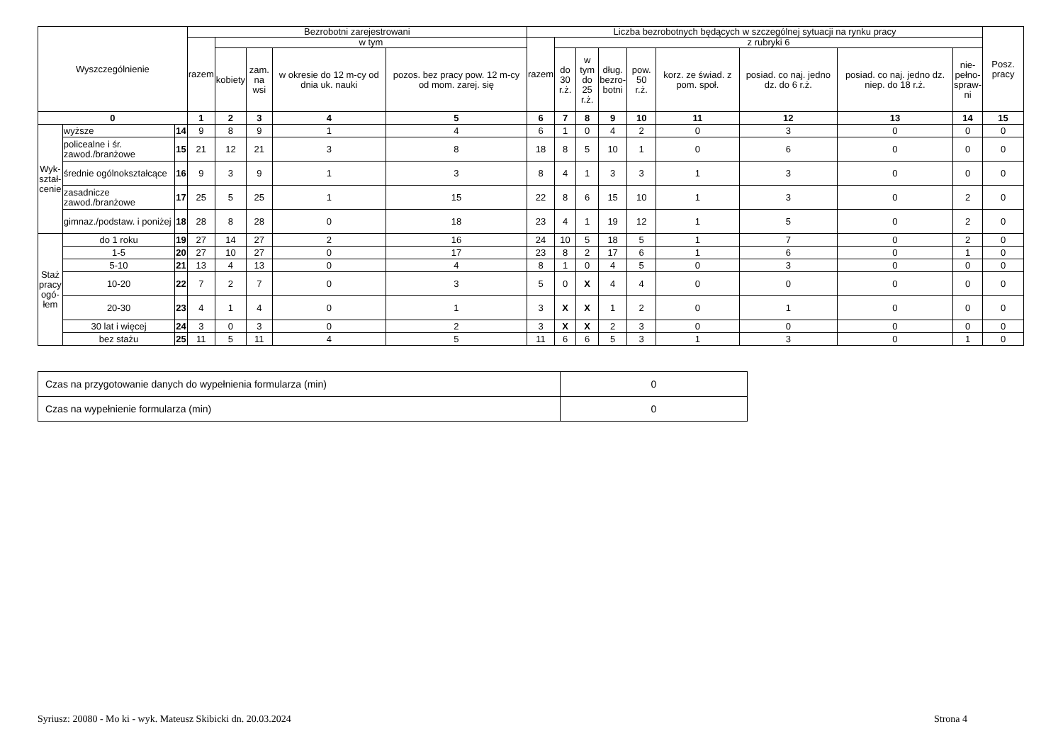| Wyszczególnienie | | | Bezrobotni zarejestrowani | | | | | Liczba bezrobotnych będących w szczególnej sytuacji na rynku pracy | | | | | | | | | Posz. pracy |
| --- | --- | --- | --- | --- | --- | --- | --- | --- | --- | --- | --- | --- | --- | --- | --- | --- | --- |
| | | | razem | w tym | | | | razem | z rubryki 6 | | | | | | | | |
| | | | | kobiety | zam. na wsi | w okresie do 12 m-cy od dnia uk. nauki | pozos. bez pracy pow. 12 m-cy od mom. zarej. się | | do 30 r.ż. | w tym do 25 r.ż. | dług. bezro- botni | pow. 50 r.ż. | korz. ze świad. z pom. społ. | posiad. co naj. jedno dz. do 6 r.ż. | posiad. co naj. jedno dz. niep. do 18 r.ż. | nie- pełno- spraw- ni | |
| 0 | | | 1 | 2 | 3 | 4 | 5 | 6 | 7 | 8 | 9 | 10 | 11 | 12 | 13 | 14 | 15 |
| Wyk- ształ- cenie | wyższe | 14 | 9 | 8 | 9 | 1 | 4 | 6 | 1 | 0 | 4 | 2 | 0 | 3 | 0 | 0 | 0 |
| | policealne i śr. zawod./branżowe | 15 | 21 | 12 | 21 | 3 | 8 | 18 | 8 | 5 | 10 | 1 | 0 | 6 | 0 | 0 | 0 |
| | średnie ogólnokształcące | 16 | 9 | 3 | 9 | 1 | 3 | 8 | 4 | 1 | 3 | 3 | 1 | 3 | 0 | 0 | 0 |
| | zasadnicze zawod./branżowe | 17 | 25 | 5 | 25 | 1 | 15 | 22 | 8 | 6 | 15 | 10 | 1 | 3 | 0 | 2 | 0 |
| | gimnaz./podstaw. i poniżej | 18 | 28 | 8 | 28 | 0 | 18 | 23 | 4 | 1 | 19 | 12 | 1 | 5 | 0 | 2 | 0 |
| Staż pracy ogó- łem | do 1 roku | 19 | 27 | 14 | 27 | 2 | 16 | 24 | 10 | 5 | 18 | 5 | 1 | 7 | 0 | 2 | 0 |
| | 1-5 | 20 | 27 | 10 | 27 | 0 | 17 | 23 | 8 | 2 | 17 | 6 | 1 | 6 | 0 | 1 | 0 |
| | 5-10 | 21 | 13 | 4 | 13 | 0 | 4 | 8 | 1 | 0 | 4 | 5 | 0 | 3 | 0 | 0 | 0 |
| | 10-20 | 22 | 7 | 2 | 7 | 0 | 3 | 5 | 0 | X | 4 | 4 | 0 | 0 | 0 | 0 | 0 |
| | 20-30 | 23 | 4 | 1 | 4 | 0 | 1 | 3 | X | X | 1 | 2 | 0 | 1 | 0 | 0 | 0 |
| | 30 lat i więcej | 24 | 3 | 0 | 3 | 0 | 2 | 3 | X | X | 2 | 3 | 0 | 0 | 0 | 0 | 0 |
| | bez stażu | 25 | 11 | 5 | 11 | 4 | 5 | 11 | 6 | 6 | 5 | 3 | 1 | 3 | 0 | 1 | 0 |
| Czas na przygotowanie danych do wypełnienia formularza (min) | 0 |
| Czas na wypełnienie formularza (min) | 0 |
Syriusz: 20080 - Mo ki - wyk. Mateusz Skibicki dn. 20.03.2024
Strona 4